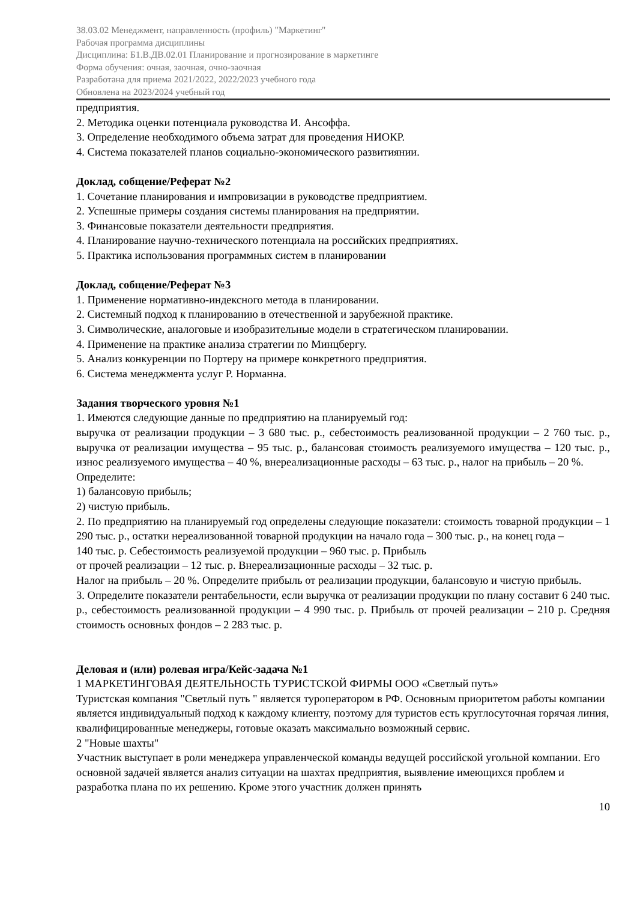38.03.02 Менеджмент, направленность (профиль) "Маркетинг"
Рабочая программа дисциплины
Дисциплина: Б1.В.ДВ.02.01 Планирование и прогнозирование в маркетинге
Форма обучения: очная, заочная, очно-заочная
Разработана для приема 2021/2022, 2022/2023 учебного года
Обновлена на 2023/2024 учебный год
предприятия.
2. Методика оценки потенциала руководства И. Ансоффа.
3. Определение необходимого объема затрат для проведения НИОКР.
4. Система показателей планов социально-экономического развитиянии.
Доклад, собщение/Реферат №2
1. Сочетание планирования и импровизации в руководстве предприятием.
2. Успешные примеры создания системы планирования на предприятии.
3. Финансовые показатели деятельности предприятия.
4. Планирование научно-технического потенциала на российских предприятиях.
5. Практика использования программных систем в планировании
Доклад, собщение/Реферат №3
1. Применение нормативно-индексного метода в планировании.
2. Системный подход к планированию в отечественной и зарубежной практике.
3. Символические, аналоговые и изобразительные модели в стратегическом планировании.
4. Применение на практике анализа стратегии по Минцбергу.
5. Анализ конкуренции по Портеру на примере конкретного предприятия.
6. Система менеджмента услуг Р. Норманна.
Задания творческого уровня №1
1. Имеются следующие данные по предприятию на планируемый год:
выручка от реализации продукции – 3 680 тыс. р., себестоимость реализованной продукции – 2 760 тыс. р., выручка от реализации имущества – 95 тыс. р., балансовая стоимость реализуемого имущества – 120 тыс. р., износ реализуемого имущества – 40 %, внереализационные расходы – 63 тыс. р., налог на прибыль – 20 %.
Определите:
1) балансовую прибыль;
2) чистую прибыль.
2. По предприятию на планируемый год определены следующие показатели: стоимость товарной продукции – 1 290 тыс. р., остатки нереализованной товарной продукции на начало года – 300 тыс. р., на конец года –
140 тыс. р. Себестоимость реализуемой продукции – 960 тыс. р. Прибыль
от прочей реализации – 12 тыс. р. Внереализационные расходы – 32 тыс. р.
Налог на прибыль – 20 %. Определите прибыль от реализации продукции, балансовую и чистую прибыль.
3. Определите показатели рентабельности, если выручка от реализации продукции по плану составит 6 240 тыс. р., себестоимость реализованной продукции – 4 990 тыс. р. Прибыль от прочей реализации – 210 р. Средняя стоимость основных фондов – 2 283 тыс. р.
Деловая и (или) ролевая игра/Кейс-задача №1
1 МАРКЕТИНГОВАЯ ДЕЯТЕЛЬНОСТЬ ТУРИСТСКОЙ ФИРМЫ ООО «Светлый путь»
Туристская компания "Светлый путь " является туроператором в РФ. Основным приоритетом работы компании является индивидуальный подход к каждому клиенту, поэтому для туристов есть круглосуточная горячая линия, квалифицированные менеджеры, готовые оказать максимально возможный сервис.
2 "Новые шахты"
Участник выступает в роли менеджера управленческой команды ведущей российской угольной компании. Его основной задачей является анализ ситуации на шахтах предприятия, выявление имеющихся проблем и разработка плана по их решению. Кроме этого участник должен принять
10